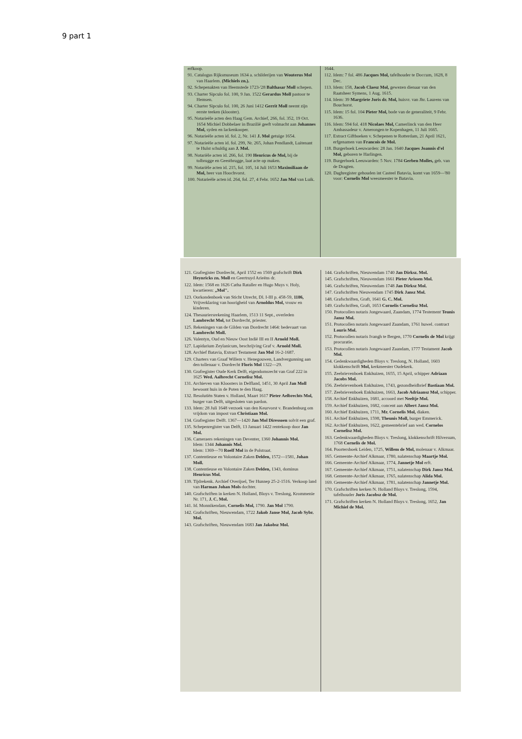9 part 1
erfkoop.
91. Catalogus Rijksmuseum 1634 a. schilderijen van Wouterus Mol van Haarlem. (Michiels zn.).
92. Schepenakten van Heemstede 1723-'28 Balthasar Moll schepen.
93. Charter Sipculo fol. 100, 9 Jan. 1522 Gerardus Moll pastoor te Hemsen.
94. Charter Sipculo fol. 100, 26 Juni 1412 Gerrit Moll neemt zijn eerste teeken (klooster).
95. Notarieële acten den Haag Gem. Archief, 266, fol. 352, 19 Oct. 1654 Michiel Dobbelaer in Brazilië geeft volmacht aan Johannes Mol, syden en lackenkooper.
96. Notarieële acten id. fol. 2, Nr. 141 J. Mol getuige 1654.
97. Notarieële acten id. fol. 299, Nr. 265, Johan Pendlandt, Luitenant te Hulst schuldig aan J. Mol.
98. Notariële acten id. 266, fol. 190 Henricus de Mol, bij de tolbrugge en Geestbrugge, laat acte op maken.
99. Notariële acten id. 215, fol. 105, 14 Juli 1653 Maximiliaan de Mol, heer van Hoochvorst.
100. Notarieële acten id. 264, fol. 27, 4 Febr. 1652 Jan Mol van Luik.
1644.
112. Idem: 7 fol. 486 Jacques Mol, tafelhouder te Doccum, 1628, 8 Dec.
113. Idem: 158, Jacob Claesz Mol, gewezen dienaar van den Raatsheer Symens, 1 Aug. 1615.
114. Idem: 39 Margriete Joris dr. Mol, huisvr. van Jhr. Laurens van Bouchorst.
115. Idem: 15 fol. 104 Pieter Mol, bode van de generaliteit, 9 Febr. 1636.
116. Idem: 594 fol. 418 Nicolaes Mol, Camerlinck van den Heer Ambassadeur v. Amerongen te Kopenhagen, 11 Juli 1665.
117. Extract Giftboeken v. Schepenen te Rotterdam, 21 April 1621, erfgenamen van Francois de Mol.
118. Burgerboek Leeuwarden: 28 Jan. 1640 Jacques Joannis d'el Mol, geboren te Harlingen.
119. Burgerboek Leeuwarden: 5 Nov. 1784 Gerben Molles, geb. van de Dragten.
120. Daghregister gehouden int Casteel Batavia, komt van 1659—'80 voor: Cornelis Mol weesmeester te Batavia.
121. Grafregister Dordrecht, April 1552 en 1569 grafschrift Dirk Heynricks zn. Moll en Geertruyd Arieëns dr.
122. Idem: 1568 en 1626 Catha Rataller en Hugo Muys v. Holy, kwartieren: „Mol".
123. Oorkondenboek van Sticht Utrecht, Dl. I-III p. 458-59, 1186, Vrijverklaring van hoorigheid van Arnoldus Mol, vrouw en kinderen.
124. Thesauriersrekening Haarlem, 1513 11 Sept., overleden Lambrecht Mol, tot Dordrecht, priester.
125. Rekeningen van de Gilden van Dordrecht 1464: bedevaart van Lambrecht Moll.
126. Valentyn, Oud en Nieuw Oost Indië III en II Arnold Moll.
127. Lapidarium Zeylanicum, beschrijving Graf v. Arnold Moll.
128. Archief Batavia, Extract Testament Jan Mol 16-2-1687.
129. Charters van Graaf Willem v. Henegouwen, Landvergunning aan den tollenaar v. Dordrecht Floris Mol 1322—29.
130. Grafregister Oude Kerk Delft, eigendomsrecht van Graf 222 in 1625 Wed. Aalbrecht Cornelisz Mol.
131. Archieven van Kloosters in Delfland, 1451, 30 April Jan Moll bewoont huis in de Poten te den Haag.
132. Resolutiën Staten v. Holland, Maart 1617 Pieter Aelbrechts Mol, burger van Delft, uitgesloten van pardon.
133. Idem: 28 Juli 1648 verzoek van den Keurvorst v. Brandenburg om vrijdom van impost van Christiaan Mol.
134. Grafregister Delft. 1367—1420 Jan Mol Diressoen solvit een graf.
135. Schepenregister van Delft, 13 Januari 1422 rentekoop door Jan Mol.
136. Cameraers rekeningen van Deventer, 1360 Johannis Mol.
Idem: 1344 Johannis Mol.
Idem: 1369—70 Roelf Mol in de Polstraat.
137. Contentieuse en Volontaire Zaken Delden, 1572—1581, Johan Moll.
138. Contentieuse en Volontaire Zaken Delden, 1343, dominus Henricus Mol.
139. Tijdrekenk. Archief Overijsel, Ter Hunnep 25-2-1516. Verkoop land van Harman Johan Mols dochter.
140. Grafschriften in kerken N. Holland, Bloys v. Treslong, Krommenie Nr. 171, J. C. Mol.
141. Id. Monnikendam, Cornelis Mol, 1790. Jan Mol 1790.
142. Grafschriften, Nieuwendam, 1722 Jakob Janse Mol, Jacob Sybr. Mol.
143. Grafschriften, Nieuwendam 1683 Jan Jakobsz Mol.
144. Grafschriften, Nieuwendam 1740 Jan Dirksz. Mol.
145. Grafschriften, Nieuwendam 1661 Pieter Arissen Mol.
146. Grafschriften, Nieuwendam 1748 Jan Dirksz Mol.
147. Grafschriften Nieuwendam 1745 Dirk Jansz Mol.
148. Grafschriften, Graft, 1641 G. C. Mol.
149. Grafschriften, Graft, 1653 Cornelis Cornelisz Mol.
150. Protocollen notaris Jongewaard, Zaandam, 1774 Testement Teunis Jansz Mol.
151. Protocollen notaris Jongewaard Zaandam, 1761 huwel. contract Louris Mol.
152. Protocollen notaris Ivangh te Bergen, 1770 Cornelis de Mol krijgt procuratie.
153. Protocollen notaris Jongewaard Zaandam, 1777 Testament Jacob Mol.
154. Gedenkwaardigheden Bloys v. Treslong, N. Holland, 1603 klokkenschrift Mol, kerkmeester Oudekerk.
155. Zeebrievenboek Enkhuizen, 1655, 15 April, schipper Adriaan Jacobs Mol.
156. Zeebrievenboek Enkhuizen, 1743, gezondheidbrief Bastiaan Mol.
157. Zeebrievenboek Enkhuizen, 1663, Jacob Adriaansz Mol, schipper.
158. Archief Enkhuizen, 1681, accoord met Neeltje Mol.
159. Archief Enkhuizen, 1682, concent aan Albert Jansz Mol.
160. Archief Enkhuizen, 1711, Mr. Cornelis Mol, diaken.
161. Archief Enkhuizen, 1598, Theunis Moll, burger Emmerick.
162. Archief Enkhuizen, 1622, gemeentebrief aan wed. Cornelos Cornelisz Mol.
163. Gedenkwaardigheden Bloys v. Treslong, klokkenschrift Hilversum, 1768 Cornelis de Mol.
164. Poortersboek Leiden, 1725, Willem de Mol, molenaar v. Alkmaar.
165. Gemeente-Archief Alkmaar, 1780, nalatenschap Maartje Mol.
166. Gemeente-Archief Alkmaar, 1774, Jannetje Mol erft.
167. Gemeente-Archief Alkmaar, 1751, nalatenschap Dirk Jansz Mol.
168. Gemeente-Archief Alkmaar, 1765, nalatenschap Alida Mol.
169. Gemeente-Archief Alkmaar, 1781, nalatenschap Jannetje Mol.
170. Grafschriften kerken N. Holland Bloys v. Treslong, 1594, tafelhouder Joris Jacobsz de Mol.
171. Grafschriften kerken N. Holland Bloys v. Treslong, 1652, Jan Michiel de Mol.